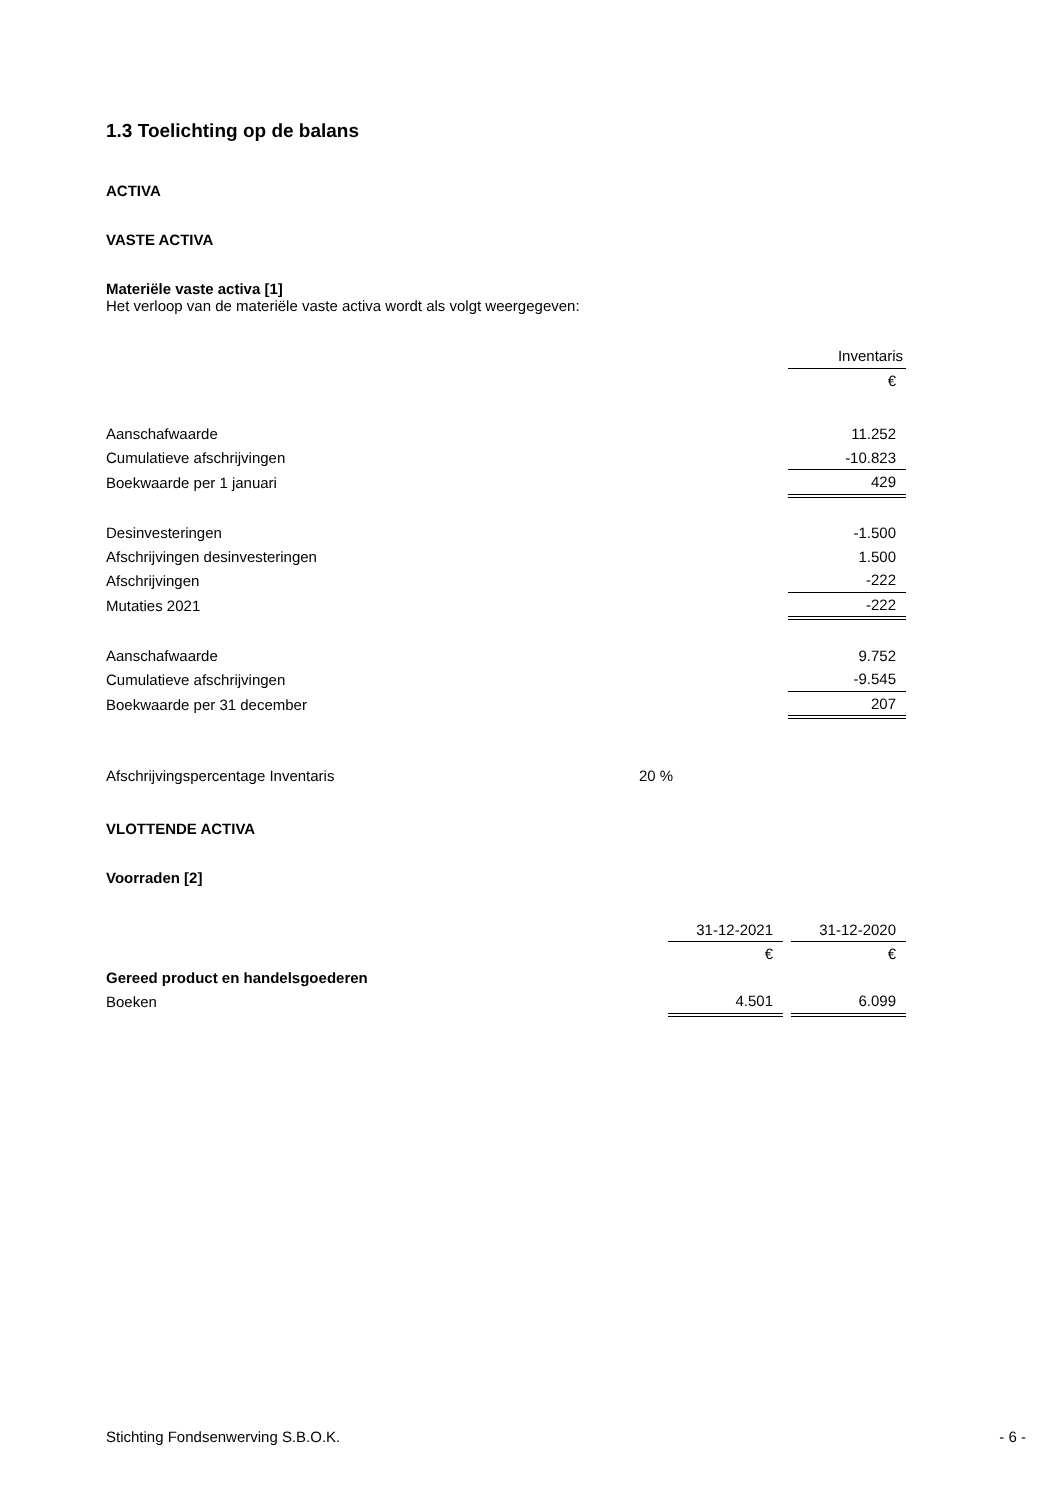1.3 Toelichting op de balans
ACTIVA
VASTE ACTIVA
Materiële vaste activa [1]
Het verloop van de materiële vaste activa wordt als volgt weergegeven:
| | Inventaris |
| | € |
| Aanschafwaarde | 11.252 |
| Cumulatieve afschrijvingen | -10.823 |
| Boekwaarde per 1 januari | 429 |
| Desinvesteringen | -1.500 |
| Afschrijvingen desinvesteringen | 1.500 |
| Afschrijvingen | -222 |
| Mutaties 2021 | -222 |
| Aanschafwaarde | 9.752 |
| Cumulatieve afschrijvingen | -9.545 |
| Boekwaarde per 31 december | 207 |
| Afschrijvingspercentage Inventaris | 20 % |
VLOTTENDE ACTIVA
Voorraden [2]
| | 31-12-2021 | | 31-12-2020 |
| | € | | € |
| Gereed product en handelsgoederen | | | |
| Boeken | 4.501 | | 6.099 |
Stichting Fondsenwerving S.B.O.K. - 6 -